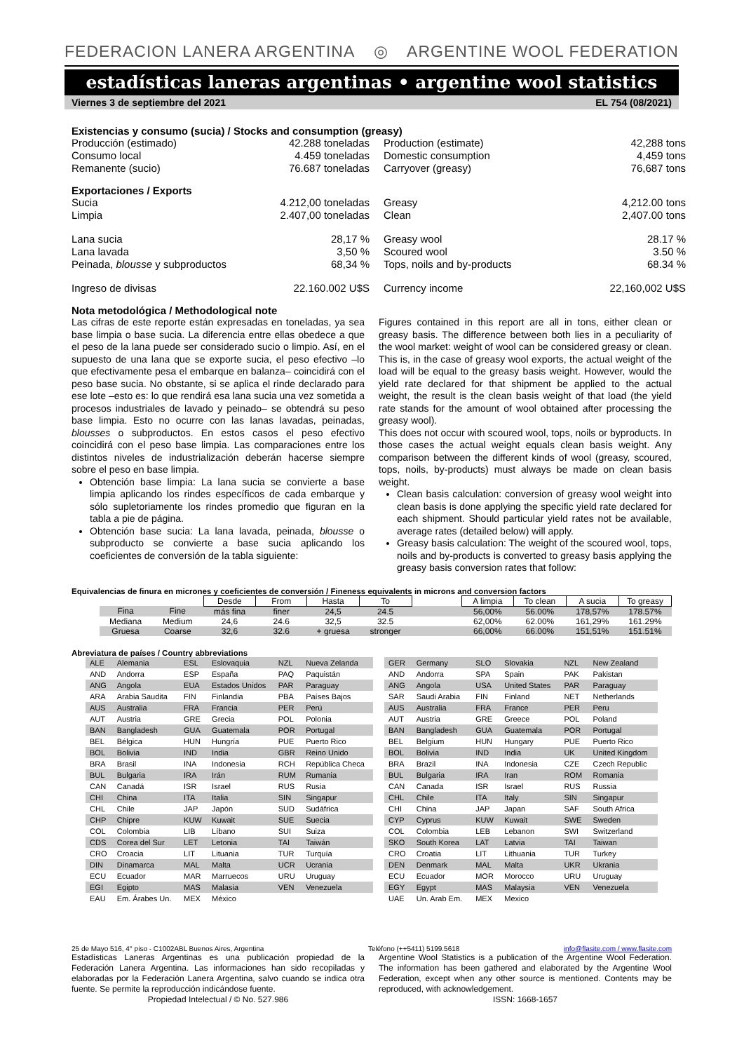FEDERACION LANERA ARGENTINA ◎ ARGENTINE WOOL FEDERATION
estadísticas laneras argentinas • argentine wool statistics
Viernes 3 de septiembre del 2021 EL 754 (08/2021)
Existencias y consumo (sucia) / Stocks and consumption (greasy)
Producción (estimado) 42.288 toneladas Production (estimate) 42,288 tons Consumo local 4.459 toneladas Domestic consumption 4,459 tons Remanente (sucio) 76.687 toneladas Carryover (greasy) 76,687 tons
Exportaciones / Exports
Sucia 4.212,00 toneladas Greasy 4,212.00 tons Limpia 2.407,00 toneladas Clean 2,407.00 tons
Lana sucia 28,17 % Greasy wool 28.17 % Lana lavada 3,50 % Scoured wool 3.50 % Peinada, blousse y subproductos 68,34 % Tops, noils and by-products 68.34 %
Ingreso de divisas 22.160.002 U$S Currency income 22,160,002 U$S
Nota metodológica / Methodological note
Las cifras de este reporte están expresadas en toneladas, ya sea base limpia o base sucia. La diferencia entre ellas obedece a que el peso de la lana puede ser considerado sucio o limpio. Así, en el supuesto de una lana que se exporte sucia, el peso efectivo –lo que efectivamente pesa el embarque en balanza– coincidirá con el peso base sucia. No obstante, si se aplica el rinde declarado para ese lote –esto es: lo que rendirá esa lana sucia una vez sometida a procesos industriales de lavado y peinado– se obtendrá su peso base limpia. Esto no ocurre con las lanas lavadas, peinadas, blousses o subproductos. En estos casos el peso efectivo coincidirá con el peso base limpia. Las comparaciones entre los distintos niveles de industrialización deberán hacerse siempre sobre el peso en base limpia.
Obtención base limpia: La lana sucia se convierte a base limpia aplicando los rindes específicos de cada embarque y sólo supletoriamente los rindes promedio que figuran en la tabla a pie de página.
Obtención base sucia: La lana lavada, peinada, blousse o subproducto se convierte a base sucia aplicando los coeficientes de conversión de la tabla siguiente:
Figures contained in this report are all in tons, either clean or greasy basis. The difference between both lies in a peculiarity of the wool market: weight of wool can be considered greasy or clean. This is, in the case of greasy wool exports, the actual weight of the load will be equal to the greasy basis weight. However, would the yield rate declared for that shipment be applied to the actual weight, the result is the clean basis weight of that load (the yield rate stands for the amount of wool obtained after processing the greasy wool).
This does not occur with scoured wool, tops, noils or byproducts. In those cases the actual weight equals clean basis weight. Any comparison between the different kinds of wool (greasy, scoured, tops, noils, by-products) must always be made on clean basis weight.
Clean basis calculation: conversion of greasy wool weight into clean basis is done applying the specific yield rate declared for each shipment. Should particular yield rates not be available, average rates (detailed below) will apply.
Greasy basis calculation: The weight of the scoured wool, tops, noils and by-products is converted to greasy basis applying the greasy basis conversion rates that follow:
Equivalencias de finura en micrones y coeficientes de conversión / Fineness equivalents in microns and conversion factors
| | | Desde | From | Hasta | To | | A limpia | To clean | A sucia | To greasy |
| Fina | Fine | más fina | finer | 24,5 | 24.5 | | 56,00% | 56.00% | 178,57% | 178.57% |
| Mediana | Medium | 24,6 | 24.6 | 32,5 | 32.5 | | 62,00% | 62.00% | 161,29% | 161.29% |
| Gruesa | Coarse | 32,6 | 32.6 | + gruesa | stronger | | 66,00% | 66.00% | 151,51% | 151.51% |
Abreviatura de países / Country abbreviations
| ALE | Alemania | ESL | Eslovaquia | NZL | Nueva Zelanda |
| AND | Andorra | ESP | España | PAQ | Paquistán |
| ANG | Angola | EUA | Estados Unidos | PAR | Paraguay |
| ARA | Arabia Saudita | FIN | Finlandia | PBA | Países Bajos |
| AUS | Australia | FRA | Francia | PER | Perú |
| AUT | Austria | GRE | Grecia | POL | Polonia |
| BAN | Bangladesh | GUA | Guatemala | POR | Portugal |
| BEL | Bélgica | HUN | Hungría | PUE | Puerto Rico |
| BOL | Bolivia | IND | India | GBR | Reino Unido |
| BRA | Brasil | INA | Indonesia | RCH | República Checa |
| BUL | Bulgaria | IRA | Irán | RUM | Rumania |
| CAN | Canadá | ISR | Israel | RUS | Rusia |
| CHI | China | ITA | Italia | SIN | Singapur |
| CHL | Chile | JAP | Japón | SUD | Sudáfrica |
| CHP | Chipre | KUW | Kuwait | SUE | Suecia |
| COL | Colombia | LIB | Líbano | SUI | Suiza |
| CDS | Corea del Sur | LET | Letonia | TAI | Taiwán |
| CRO | Croacia | LIT | Lituania | TUR | Turquía |
| DIN | Dinamarca | MAL | Malta | UCR | Ucrania |
| ECU | Ecuador | MAR | Marruecos | URU | Uruguay |
| EGI | Egipto | MAS | Malasia | VEN | Venezuela |
| EAU | Em. Árabes Un. | MEX | México | | |
| GER | Germany | SLO | Slovakia | NZL | New Zealand |
| AND | Andorra | SPA | Spain | PAK | Pakistan |
| ANG | Angola | USA | United States | PAR | Paraguay |
| SAR | Saudi Arabia | FIN | Finland | NET | Netherlands |
| AUS | Australia | FRA | France | PER | Peru |
| AUT | Austria | GRE | Greece | POL | Poland |
| BAN | Bangladesh | GUA | Guatemala | POR | Portugal |
| BEL | Belgium | HUN | Hungary | PUE | Puerto Rico |
| BOL | Bolivia | IND | India | UK | United Kingdom |
| BRA | Brazil | INA | Indonesia | CZE | Czech Republic |
| BUL | Bulgaria | IRA | Iran | ROM | Romania |
| CAN | Canada | ISR | Israel | RUS | Russia |
| CHL | Chile | ITA | Italy | SIN | Singapur |
| CHI | China | JAP | Japan | SAF | South Africa |
| CYP | Cyprus | KUW | Kuwait | SWE | Sweden |
| COL | Colombia | LEB | Lebanon | SWI | Switzerland |
| SKO | South Korea | LAT | Latvia | TAI | Taiwan |
| CRO | Croatia | LIT | Lithuania | TUR | Turkey |
| DEN | Denmark | MAL | Malta | UKR | Ukrania |
| ECU | Ecuador | MOR | Morocco | URU | Uruguay |
| EGY | Egypt | MAS | Malaysia | VEN | Venezuela |
| UAE | Un. Arab Em. | MEX | Mexico | | |
25 de Mayo 516, 4° piso - C1002ABL Buenos Aires, Argentina Teléfono (++5411) 5199.5618 info@flasite.com / www.flasite.com
Estadísticas Laneras Argentinas es una publicación propiedad de la Federación Lanera Argentina. Las informaciones han sido recopiladas y elaboradas por la Federación Lanera Argentina, salvo cuando se indica otra fuente. Se permite la reproducción indicándose fuente.
Propiedad Intelectual / © No. 527.986
Argentine Wool Statistics is a publication of the Argentine Wool Federation. The information has been gathered and elaborated by the Argentine Wool Federation, except when any other source is mentioned. Contents may be reproduced, with acknowledgement.
ISSN: 1668-1657